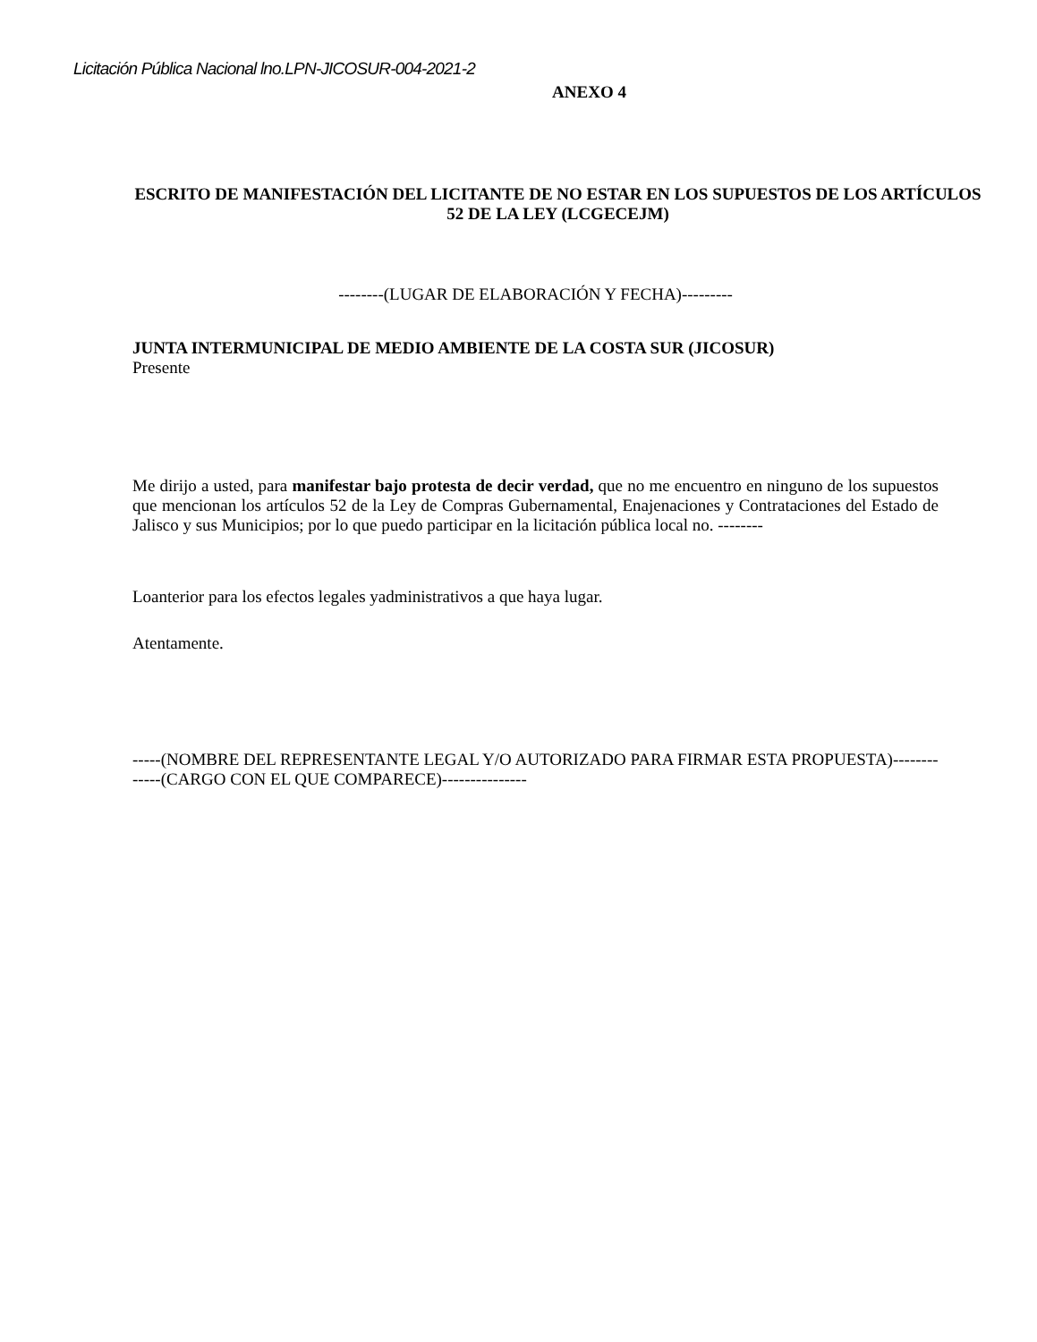Licitación Pública Nacional lno.LPN-JICOSUR-004-2021-2
ANEXO 4
ESCRITO DE MANIFESTACIÓN DEL LICITANTE DE NO ESTAR EN LOS SUPUESTOS DE LOS ARTÍCULOS 52 DE LA LEY (LCGECEJM)
--------(LUGAR DE ELABORACIÓN Y FECHA)---------
JUNTA INTERMUNICIPAL DE MEDIO AMBIENTE DE LA COSTA SUR (JICOSUR)
Presente
Me dirijo a usted, para manifestar bajo protesta de decir verdad, que no me encuentro en ninguno de los supuestos que mencionan los artículos 52 de la Ley de Compras Gubernamental, Enajenaciones y Contrataciones del Estado de Jalisco y sus Municipios; por lo que puedo participar en la licitación pública local no. --------
Loanterior para los efectos legales yadministrativos a que haya lugar.
Atentamente.
-----(NOMBRE DEL REPRESENTANTE LEGAL Y/O AUTORIZADO PARA FIRMAR ESTA PROPUESTA)--------
-----(CARGO CON EL QUE COMPARECE)---------------